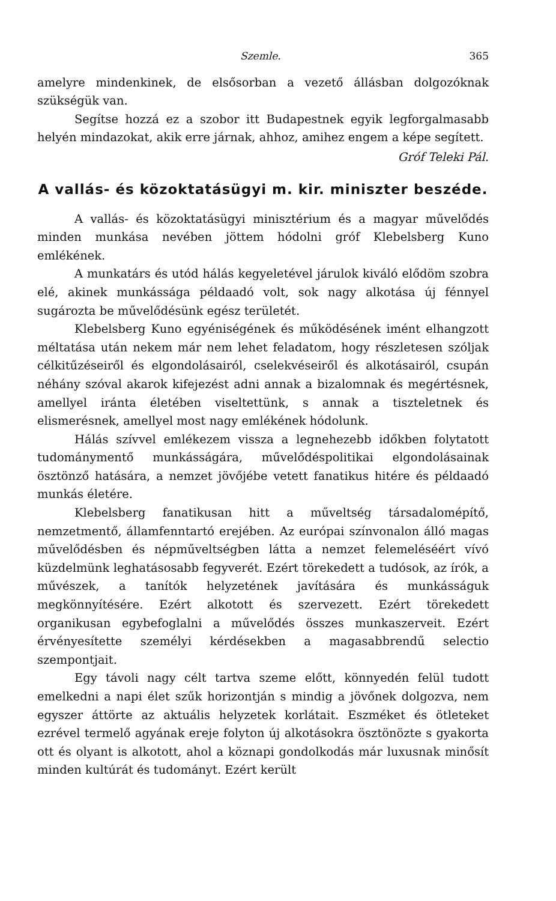Szemle. 365
amelyre mindenkinek, de elsősorban a vezető állásban dolgozóknak szükségük van.
Segítse hozzá ez a szobor itt Budapestnek egyik legforgalmasabb helyén mindazokat, akik erre járnak, ahhoz, amihez engem a képe segített.
Gróf Teleki Pál.
A vallás- és közoktatásügyi m. kir. miniszter beszéde.
A vallás- és közoktatásügyi minisztérium és a magyar művelődés minden munkása nevében jöttem hódolni gróf Klebelsberg Kuno emlékének.
A munkatárs és utód hálás kegyeletével járulok kiváló elődöm szobra elé, akinek munkássága példaadó volt, sok nagy alkotása új fénnyel sugározta be művelődésünk egész területét.
Klebelsberg Kuno egyéniségének és működésének imént elhangzott méltatása után nekem már nem lehet feladatom, hogy részletesen szóljak célkitűzéseiről és elgondolásairól, cselekvéseiről és alkotásairól, csupán néhány szóval akarok kifejezést adni annak a bizalomnak és megértésnek, amellyel iránta életében viseltettünk, s annak a tiszteletnek és elismerésnek, amellyel most nagy emlékének hódolunk.
Hálás szívvel emlékezem vissza a legnehezebb időkben folytatott tudománymentő munkásságára, művelődéspolitikai elgondolásainak ösztönző hatására, a nemzet jövőjébe vetett fanatikus hitére és példaadó munkás életére.
Klebelsberg fanatikusan hitt a műveltség társadalomépítő, nemzetmentő, államfenntartó erejében. Az európai színvonalon álló magas művelődésben és népműveltségben látta a nemzet felemeléséért vívó küzdelmünk leghatásosabb fegyverét. Ezért törekedett a tudósok, az írók, a művészek, a tanítók helyzetének javítására és munkásságuk megkönnyítésére. Ezért alkotott és szervezett. Ezért törekedett organikusan egybefoglalni a művelődés összes munkaszerveit. Ezért érvényesítette személyi kérdésekben a magasabbrendű selectio szempontjait.
Egy távoli nagy célt tartva szeme előtt, könnyedén felül tudott emelkedni a napi élet szűk horizontján s mindig a jövőnek dolgozva, nem egyszer áttörte az aktuális helyzetek korlátait. Eszméket és ötleteket ezrével termelő agyának ereje folyton új alkotásokra ösztönözte s gyakorta ott és olyant is alkotott, ahol a köznapi gondolkodás már luxusnak minősít minden kultúrát és tudományt. Ezért került